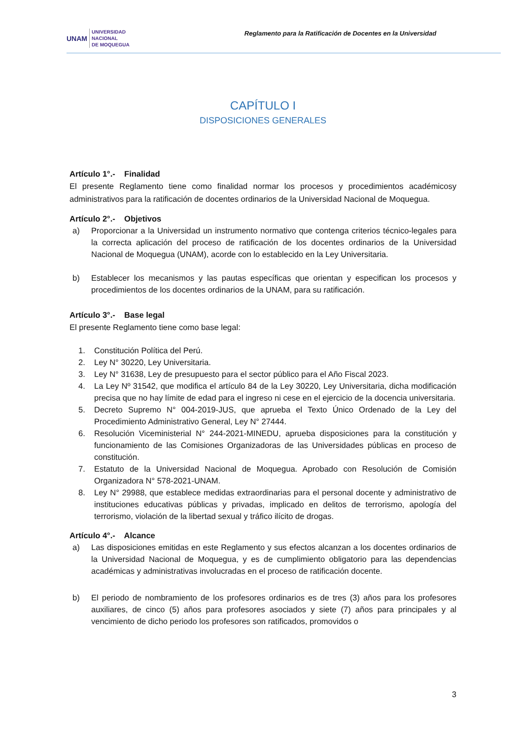UNAM UNIVERSIDAD
NACIONAL
DE MOQUEGUA
Reglamento para la Ratificación de Docentes en la Universidad
CAPÍTULO I
DISPOSICIONES GENERALES
Artículo 1°.- Finalidad
El presente Reglamento tiene como finalidad normar los procesos y procedimientos académicosy administrativos para la ratificación de docentes ordinarios de la Universidad Nacional de Moquegua.
Artículo 2°.- Objetivos
a) Proporcionar a la Universidad un instrumento normativo que contenga criterios técnico-legales para la correcta aplicación del proceso de ratificación de los docentes ordinarios de la Universidad Nacional de Moquegua (UNAM), acorde con lo establecido en la Ley Universitaria.
b) Establecer los mecanismos y las pautas específicas que orientan y especifican los procesos y procedimientos de los docentes ordinarios de la UNAM, para su ratificación.
Artículo 3°.- Base legal
El presente Reglamento tiene como base legal:
1. Constitución Política del Perú.
2. Ley N° 30220, Ley Universitaria.
3. Ley N° 31638, Ley de presupuesto para el sector público para el Año Fiscal 2023.
4. La Ley Nº 31542, que modifica el artículo 84 de la Ley 30220, Ley Universitaria, dicha modificación precisa que no hay límite de edad para el ingreso ni cese en el ejercicio de la docencia universitaria.
5. Decreto Supremo N° 004-2019-JUS, que aprueba el Texto Único Ordenado de la Ley del Procedimiento Administrativo General, Ley N° 27444.
6. Resolución Viceministerial N° 244-2021-MINEDU, aprueba disposiciones para la constitución y funcionamiento de las Comisiones Organizadoras de las Universidades públicas en proceso de constitución.
7. Estatuto de la Universidad Nacional de Moquegua. Aprobado con Resolución de Comisión Organizadora N° 578-2021-UNAM.
8. Ley N° 29988, que establece medidas extraordinarias para el personal docente y administrativo de instituciones educativas públicas y privadas, implicado en delitos de terrorismo, apología del terrorismo, violación de la libertad sexual y tráfico ilícito de drogas.
Artículo 4°.- Alcance
a) Las disposiciones emitidas en este Reglamento y sus efectos alcanzan a los docentes ordinarios de la Universidad Nacional de Moquegua, y es de cumplimiento obligatorio para las dependencias académicas y administrativas involucradas en el proceso de ratificación docente.
b) El periodo de nombramiento de los profesores ordinarios es de tres (3) años para los profesores auxiliares, de cinco (5) años para profesores asociados y siete (7) años para principales y al vencimiento de dicho periodo los profesores son ratificados, promovidos o
3